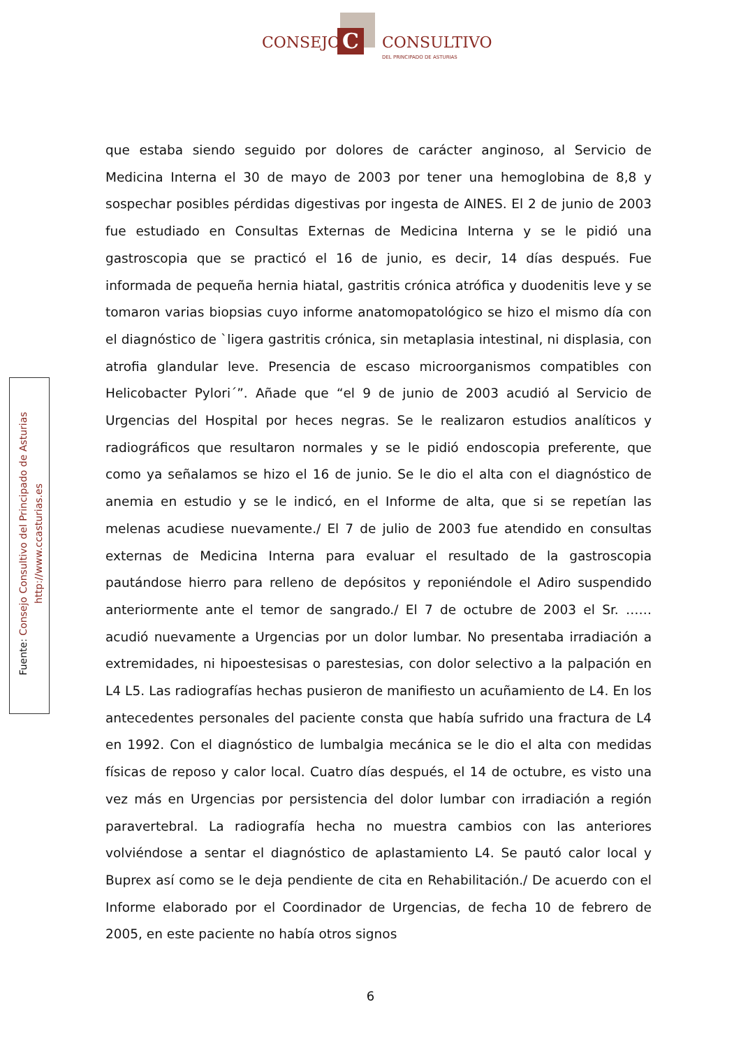C
CONSEJO CONSULTIVO
DEL PRINCIPADO DE ASTURIAS
Fuente: Consejo Consultivo del Principado de Asturias
http://www.ccasturias.es
que estaba siendo seguido por dolores de carácter anginoso, al Servicio de Medicina Interna el 30 de mayo de 2003 por tener una hemoglobina de 8,8 y sospechar posibles pérdidas digestivas por ingesta de AINES. El 2 de junio de 2003 fue estudiado en Consultas Externas de Medicina Interna y se le pidió una gastroscopia que se practicó el 16 de junio, es decir, 14 días después. Fue informada de pequeña hernia hiatal, gastritis crónica atrófica y duodenitis leve y se tomaron varias biopsias cuyo informe anatomopatológico se hizo el mismo día con el diagnóstico de `ligera gastritis crónica, sin metaplasia intestinal, ni displasia, con atrofia glandular leve. Presencia de escaso microorganismos compatibles con Helicobacter Pylori´”. Añade que “el 9 de junio de 2003 acudió al Servicio de Urgencias del Hospital por heces negras. Se le realizaron estudios analíticos y radiográficos que resultaron normales y se le pidió endoscopia preferente, que como ya señalamos se hizo el 16 de junio. Se le dio el alta con el diagnóstico de anemia en estudio y se le indicó, en el Informe de alta, que si se repetían las melenas acudiese nuevamente./ El 7 de julio de 2003 fue atendido en consultas externas de Medicina Interna para evaluar el resultado de la gastroscopia pautándose hierro para relleno de depósitos y reponiéndole el Adiro suspendido anteriormente ante el temor de sangrado./ El 7 de octubre de 2003 el Sr. …… acudió nuevamente a Urgencias por un dolor lumbar. No presentaba irradiación a extremidades, ni hipoestesisas o parestesias, con dolor selectivo a la palpación en L4 L5. Las radiografías hechas pusieron de manifiesto un acuñamiento de L4. En los antecedentes personales del paciente consta que había sufrido una fractura de L4 en 1992. Con el diagnóstico de lumbalgia mecánica se le dio el alta con medidas físicas de reposo y calor local. Cuatro días después, el 14 de octubre, es visto una vez más en Urgencias por persistencia del dolor lumbar con irradiación a región paravertebral. La radiografía hecha no muestra cambios con las anteriores volviéndose a sentar el diagnóstico de aplastamiento L4. Se pautó calor local y Buprex así como se le deja pendiente de cita en Rehabilitación./ De acuerdo con el Informe elaborado por el Coordinador de Urgencias, de fecha 10 de febrero de 2005, en este paciente no había otros signos
6